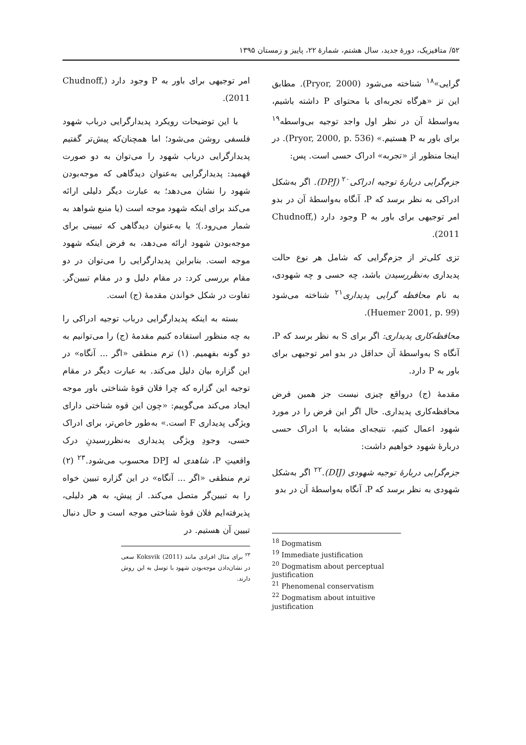۵۲/ متافیزیک، دورهٔ جدید، سال هشتم، شمارهٔ ۲۲، پاییز و زمستان ۱۳۹۵
گرایی»<sup>۱۸</sup> شناخته می‌شود (Pryor, 2000). مطابق این تز «هرگاه تجربه‌ای با محتوای P داشته باشیم، به‌واسطهٔ آن در نظر اول واجد توجیه بی‌واسطه<sup>۱۹</sup> برای باور به P هستیم.» (Pryor, 2000, p. 536). در اینجا منظور از «تجربه» ادراک حسی است. پس:
جزم‌گرایی دربارهٔ توجیه ادراکی<sup>۲۰</sup> (DPJ). اگر به‌شکل ادراکی به نظر برسد که P، آنگاه به‌واسطهٔ آن در بدو امر توجیهی برای باور به P وجود دارد (Chudnoff, 2011).
تزی کلی‌تر از جزم‌گرایی که شامل هر نوع حالت پدیداری به‌نظررسیدن باشد، چه حسی و چه شهودی، به نام محافظه گرایی پدیداری<sup>۲۱</sup> شناخته می‌شود (Huemer 2001, p. 99).
محافظه‌کاری پدیداری: اگر برای S به نظر برسد که P، آنگاه S به‌واسطهٔ آن حداقل در بدو امر توجیهی برای باور به P دارد.
مقدمهٔ (ج) درواقع چیزی نیست جز همین فرض محافظه‌کاری پدیداری. حال اگر این فرض را در مورد شهود اعمال کنیم، نتیجه‌ای مشابه با ادراک حسی دربارهٔ شهود خواهیم داشت:
جزم‌گرایی دربارهٔ توجیه شهودی (DIJ).<sup>۲۲</sup> اگر به‌شکل شهودی به نظر برسد که P، آنگاه به‌واسطهٔ آن در بدو
<sup>18</sup> Dogmatism
<sup>19</sup> Immediate justification
<sup>20</sup> Dogmatism about perceptual justification
<sup>21</sup> Phenomenal conservatism
<sup>22</sup> Dogmatism about intuitive justification
امر توجیهی برای باور به P وجود دارد (Chudnoff, 2011).
با این توضیحات رویکرد پدیدارگرایی درباب شهود فلسفی روشن می‌شود؛ اما همچنان‌که پیش‌تر گفتیم پدیدارگرایی درباب شهود را می‌توان به دو صورت فهمید: پدیدارگرایی به‌عنوان دیدگاهی که موجه‌بودن شهود را نشان می‌دهد؛ به عبارت دیگر دلیلی ارائه می‌کند برای اینکه شهود موجه است (یا منبع شواهد به شمار می‌رود.)؛ یا به‌عنوان دیدگاهی که تبیینی برای موجه‌بودن شهود ارائه می‌دهد، به فرض اینکه شهود موجه است. بنابراین پدیدارگرایی را می‌توان در دو مقام بررسی کرد: در مقام دلیل و در مقام تبیین‌گر. تفاوت در شکل خواندن مقدمهٔ (ج) است.
بسته به اینکه پدیدارگرایی درباب توجیه ادراکی را به چه منظور استفاده کنیم مقدمهٔ (ج) را می‌توانیم به دو گونه بفهمیم. (۱) ترم منطقی «اگر ... آنگاه» در این گزاره بیان دلیل می‌کند. به عبارت دیگر در مقام توجیه این گزاره که چرا فلان قوهٔ شناختی باور موجه ایجاد می‌کند می‌گوییم: «چون این قوه شناختی دارای ویژگی پدیداری F است.» به‌طور خاص‌تر، برای ادراک حسی، وجودِ ویژگی پدیداری به‌نظررسیدنِ درک واقعیتِ P، شاهدی له DPJ محسوب می‌شود.<sup>۲۳</sup> (۲) ترم منطقی «اگر ... آنگاه» در این گزاره تبیین خواه را به تبیین‌گر متصل می‌کند. از پیش، به هر دلیلی، پذیرفته‌ایم فلان قوهٔ شناختی موجه است و حال دنبال تبیین آن هستیم. در
<sup>۲۳</sup> برای مثال افرادی مانند Koksvik (2011) سعی در نشان‌دادن موجه‌بودن شهود با توسل به این روش دارند.